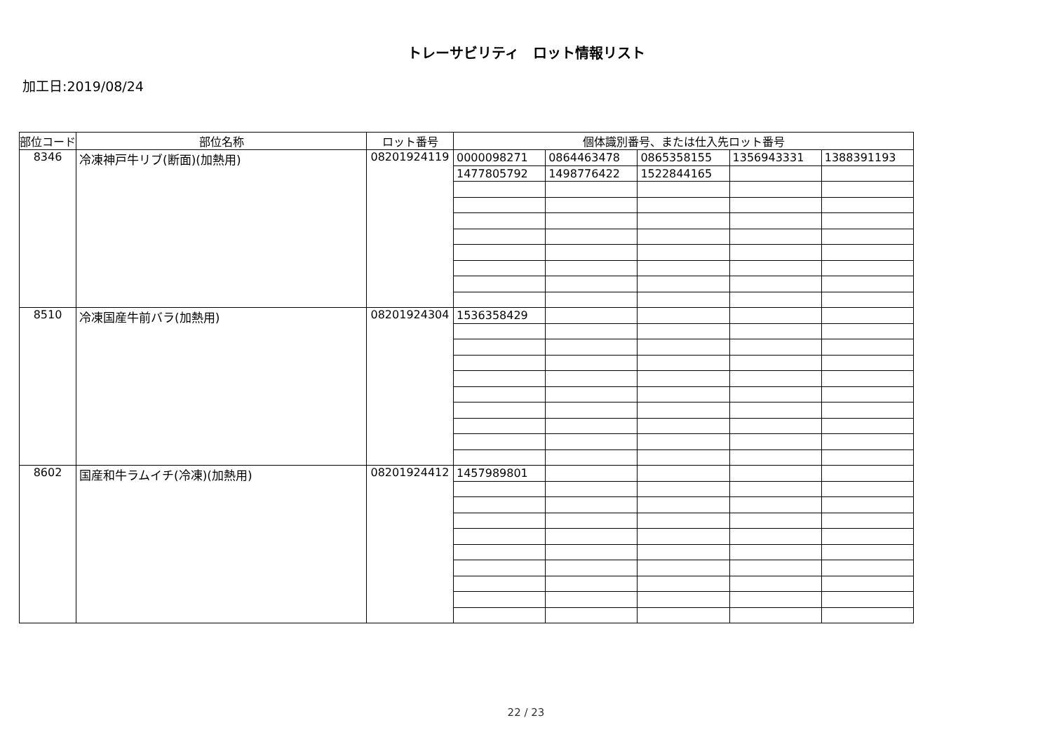トレーサビリティ　ロット情報リスト
加工日:2019/08/24
| 部位コード | 部位名称 | ロット番号 | 個体識別番号、または仕入先ロット番号 | | | | |
| --- | --- | --- | --- | --- | --- | --- | --- |
| 8346 | 冷凍神戸牛リブ(断面)(加熱用) | 08201924119 | 0000098271 | 0864463478 | 0865358155 | 1356943331 | 1388391193 |
| | | | 1477805792 | 1498776422 | 1522844165 | | |
| 8510 | 冷凍国産牛前バラ(加熱用) | 08201924304 | 1536358429 | | | | |
| 8602 | 国産和牛ラムイチ(冷凍)(加熱用) | 08201924412 | 1457989801 | | | | |
22 / 23